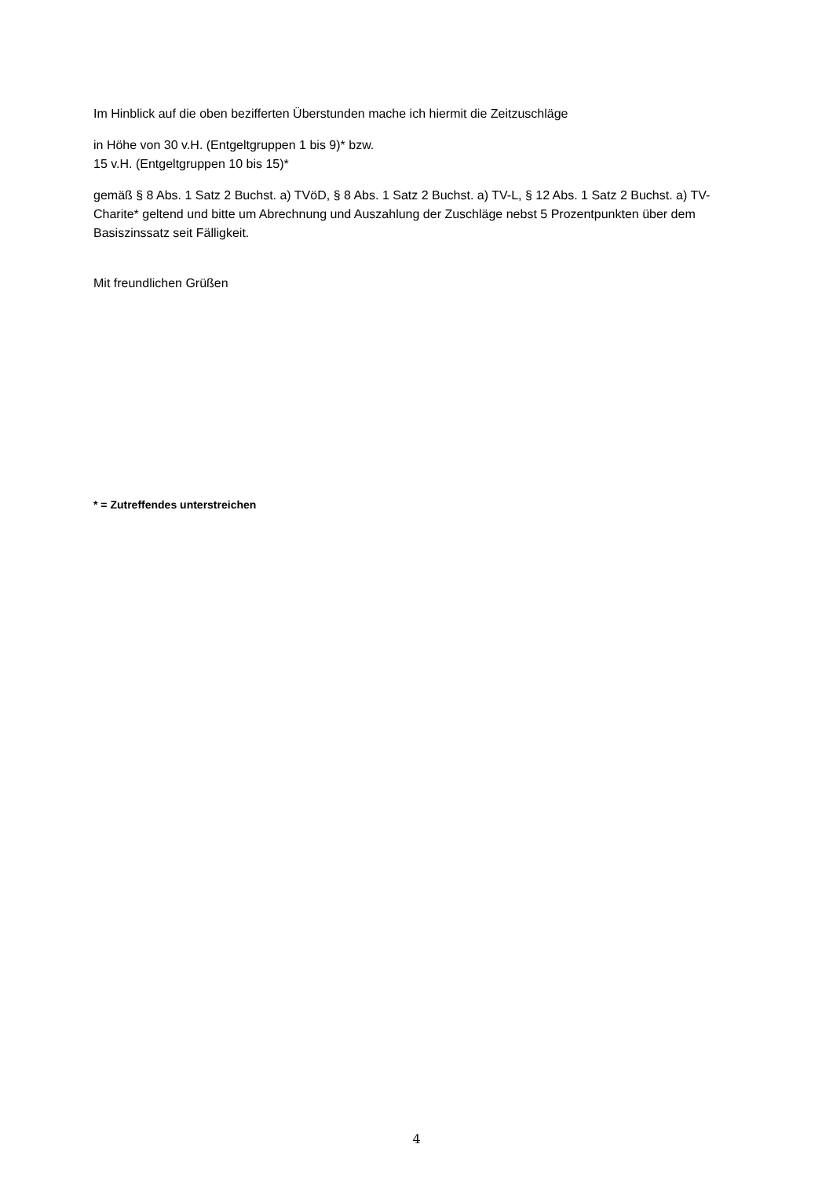Im Hinblick auf die oben bezifferten Überstunden mache ich hiermit die Zeitzuschläge
in Höhe von 30 v.H. (Entgeltgruppen 1 bis 9)* bzw.
15 v.H. (Entgeltgruppen 10 bis 15)*
gemäß § 8 Abs. 1 Satz 2 Buchst. a) TVöD, § 8 Abs. 1 Satz 2 Buchst. a) TV-L, § 12 Abs. 1 Satz 2 Buchst. a) TV-Charite* geltend und bitte um Abrechnung und Auszahlung der Zuschläge nebst 5 Prozentpunkten über dem Basiszinssatz seit Fälligkeit.
Mit freundlichen Grüßen
* = Zutreffendes unterstreichen
4